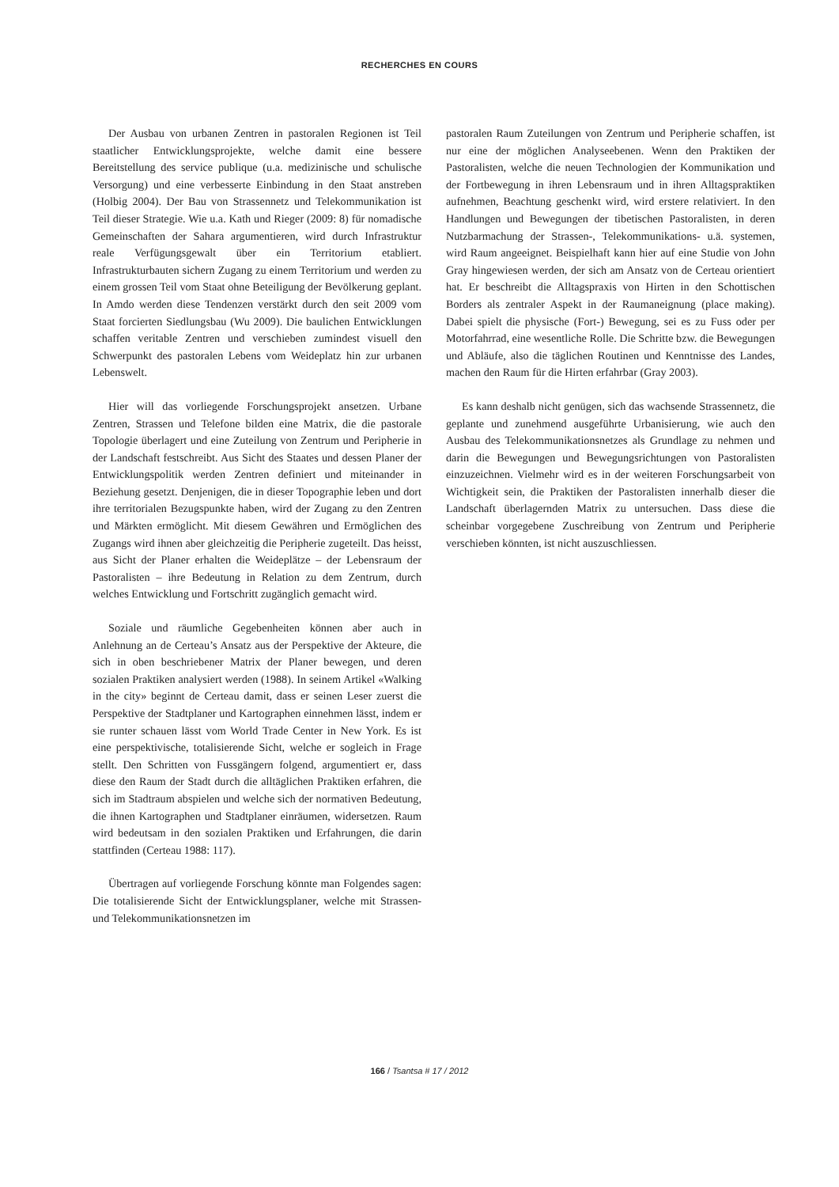RECHERCHES EN COURS
Der Ausbau von urbanen Zentren in pastoralen Regionen ist Teil staatlicher Entwicklungsprojekte, welche damit eine bessere Bereitstellung des service publique (u.a. medizinische und schulische Versorgung) und eine verbesserte Einbindung in den Staat anstreben (Holbig 2004). Der Bau von Strassennetz und Telekommunikation ist Teil dieser Strategie. Wie u.a. Kath und Rieger (2009: 8) für nomadische Gemeinschaften der Sahara argumentieren, wird durch Infrastruktur reale Verfügungsgewalt über ein Territorium etabliert. Infrastrukturbauten sichern Zugang zu einem Territorium und werden zu einem grossen Teil vom Staat ohne Beteiligung der Bevölkerung geplant. In Amdo werden diese Tendenzen verstärkt durch den seit 2009 vom Staat forcierten Siedlungsbau (Wu 2009). Die baulichen Entwicklungen schaffen veritable Zentren und verschieben zumindest visuell den Schwerpunkt des pastoralen Lebens vom Weideplatz hin zur urbanen Lebenswelt.
Hier will das vorliegende Forschungsprojekt ansetzen. Urbane Zentren, Strassen und Telefone bilden eine Matrix, die die pastorale Topologie überlagert und eine Zuteilung von Zentrum und Peripherie in der Landschaft festschreibt. Aus Sicht des Staates und dessen Planer der Entwicklungspolitik werden Zentren definiert und miteinander in Beziehung gesetzt. Denjenigen, die in dieser Topographie leben und dort ihre territorialen Bezugspunkte haben, wird der Zugang zu den Zentren und Märkten ermöglicht. Mit diesem Gewähren und Ermöglichen des Zugangs wird ihnen aber gleichzeitig die Peripherie zugeteilt. Das heisst, aus Sicht der Planer erhalten die Weideplätze – der Lebensraum der Pastoralisten – ihre Bedeutung in Relation zu dem Zentrum, durch welches Entwicklung und Fortschritt zugänglich gemacht wird.
Soziale und räumliche Gegebenheiten können aber auch in Anlehnung an de Certeau’s Ansatz aus der Perspektive der Akteure, die sich in oben beschriebener Matrix der Planer bewegen, und deren sozialen Praktiken analysiert werden (1988). In seinem Artikel «Walking in the city» beginnt de Certeau damit, dass er seinen Leser zuerst die Perspektive der Stadtplaner und Kartographen einnehmen lässt, indem er sie runter schauen lässt vom World Trade Center in New York. Es ist eine perspektivische, totalisierende Sicht, welche er sogleich in Frage stellt. Den Schritten von Fussgängern folgend, argumentiert er, dass diese den Raum der Stadt durch die alltäglichen Praktiken erfahren, die sich im Stadtraum abspielen und welche sich der normativen Bedeutung, die ihnen Kartographen und Stadtplaner einräumen, widersetzen. Raum wird bedeutsam in den sozialen Praktiken und Erfahrungen, die darin stattfinden (Certeau 1988: 117).
Übertragen auf vorliegende Forschung könnte man Folgendes sagen: Die totalisierende Sicht der Entwicklungsplaner, welche mit Strassen- und Telekommunikationsnetzen im
pastoralen Raum Zuteilungen von Zentrum und Peripherie schaffen, ist nur eine der möglichen Analyseebenen. Wenn den Praktiken der Pastoralisten, welche die neuen Technologien der Kommunikation und der Fortbewegung in ihren Lebensraum und in ihren Alltagspraktiken aufnehmen, Beachtung geschenkt wird, wird erstere relativiert. In den Handlungen und Bewegungen der tibetischen Pastoralisten, in deren Nutzbarmachung der Strassen-, Telekommunikations- u.ä. systemen, wird Raum angeeignet. Beispielhaft kann hier auf eine Studie von John Gray hingewiesen werden, der sich am Ansatz von de Certeau orientiert hat. Er beschreibt die Alltagspraxis von Hirten in den Schottischen Borders als zentraler Aspekt in der Raumaneignung (place making). Dabei spielt die physische (Fort-) Bewegung, sei es zu Fuss oder per Motorfahrrad, eine wesentliche Rolle. Die Schritte bzw. die Bewegungen und Abläufe, also die täglichen Routinen und Kenntnisse des Landes, machen den Raum für die Hirten erfahrbar (Gray 2003).
Es kann deshalb nicht genügen, sich das wachsende Strassennetz, die geplante und zunehmend ausgeführte Urbanisierung, wie auch den Ausbau des Telekommunikationsnetzes als Grundlage zu nehmen und darin die Bewegungen und Bewegungsrichtungen von Pastoralisten einzuzeichnen. Vielmehr wird es in der weiteren Forschungsarbeit von Wichtigkeit sein, die Praktiken der Pastoralisten innerhalb dieser die Landschaft überlagernden Matrix zu untersuchen. Dass diese die scheinbar vorgegebene Zuschreibung von Zentrum und Peripherie verschieben könnten, ist nicht auszuschliessen.
166 / Tsantsa # 17 / 2012